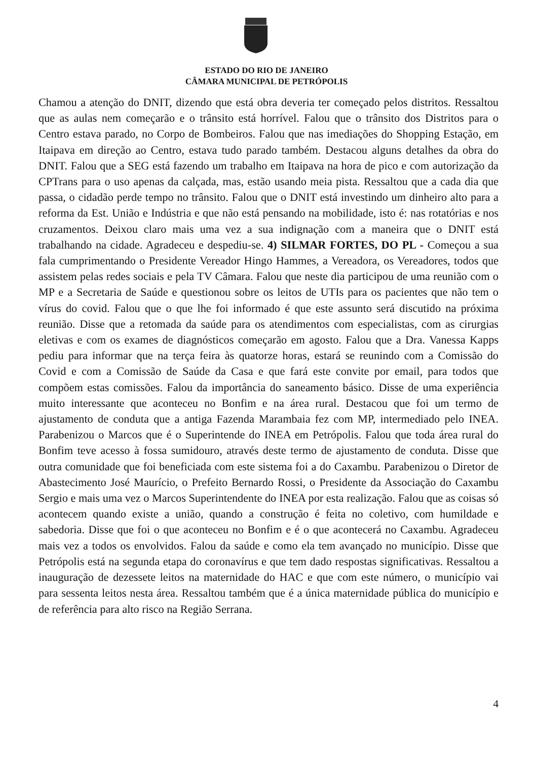ESTADO DO RIO DE JANEIRO
CÂMARA MUNICIPAL DE PETRÓPOLIS
Chamou a atenção do DNIT, dizendo que está obra deveria ter começado pelos distritos. Ressaltou que as aulas nem começarão e o trânsito está horrível. Falou que o trânsito dos Distritos para o Centro estava parado, no Corpo de Bombeiros. Falou que nas imediações do Shopping Estação, em Itaipava em direção ao Centro, estava tudo parado também. Destacou alguns detalhes da obra do DNIT. Falou que a SEG está fazendo um trabalho em Itaipava na hora de pico e com autorização da CPTrans para o uso apenas da calçada, mas, estão usando meia pista. Ressaltou que a cada dia que passa, o cidadão perde tempo no trânsito. Falou que o DNIT está investindo um dinheiro alto para a reforma da Est. União e Indústria e que não está pensando na mobilidade, isto é: nas rotatórias e nos cruzamentos. Deixou claro mais uma vez a sua indignação com a maneira que o DNIT está trabalhando na cidade. Agradeceu e despediu-se. 4) SILMAR FORTES, DO PL - Começou a sua fala cumprimentando o Presidente Vereador Hingo Hammes, a Vereadora, os Vereadores, todos que assistem pelas redes sociais e pela TV Câmara. Falou que neste dia participou de uma reunião com o MP e a Secretaria de Saúde e questionou sobre os leitos de UTIs para os pacientes que não tem o vírus do covid. Falou que o que lhe foi informado é que este assunto será discutido na próxima reunião. Disse que a retomada da saúde para os atendimentos com especialistas, com as cirurgias eletivas e com os exames de diagnósticos começarão em agosto. Falou que a Dra. Vanessa Kapps pediu para informar que na terça feira às quatorze horas, estará se reunindo com a Comissão do Covid e com a Comissão de Saúde da Casa e que fará este convite por email, para todos que compõem estas comissões. Falou da importância do saneamento básico. Disse de uma experiência muito interessante que aconteceu no Bonfim e na área rural. Destacou que foi um termo de ajustamento de conduta que a antiga Fazenda Marambaia fez com MP, intermediado pelo INEA. Parabenizou o Marcos que é o Superintende do INEA em Petrópolis. Falou que toda área rural do Bonfim teve acesso à fossa sumidouro, através deste termo de ajustamento de conduta. Disse que outra comunidade que foi beneficiada com este sistema foi a do Caxambu. Parabenizou o Diretor de Abastecimento José Maurício, o Prefeito Bernardo Rossi, o Presidente da Associação do Caxambu Sergio e mais uma vez o Marcos Superintendente do INEA por esta realização. Falou que as coisas só acontecem quando existe a união, quando a construção é feita no coletivo, com humildade e sabedoria. Disse que foi o que aconteceu no Bonfim e é o que acontecerá no Caxambu. Agradeceu mais vez a todos os envolvidos. Falou da saúde e como ela tem avançado no município. Disse que Petrópolis está na segunda etapa do coronavírus e que tem dado respostas significativas. Ressaltou a inauguração de dezessete leitos na maternidade do HAC e que com este número, o município vai para sessenta leitos nesta área. Ressaltou também que é a única maternidade pública do município e de referência para alto risco na Região Serrana.
4